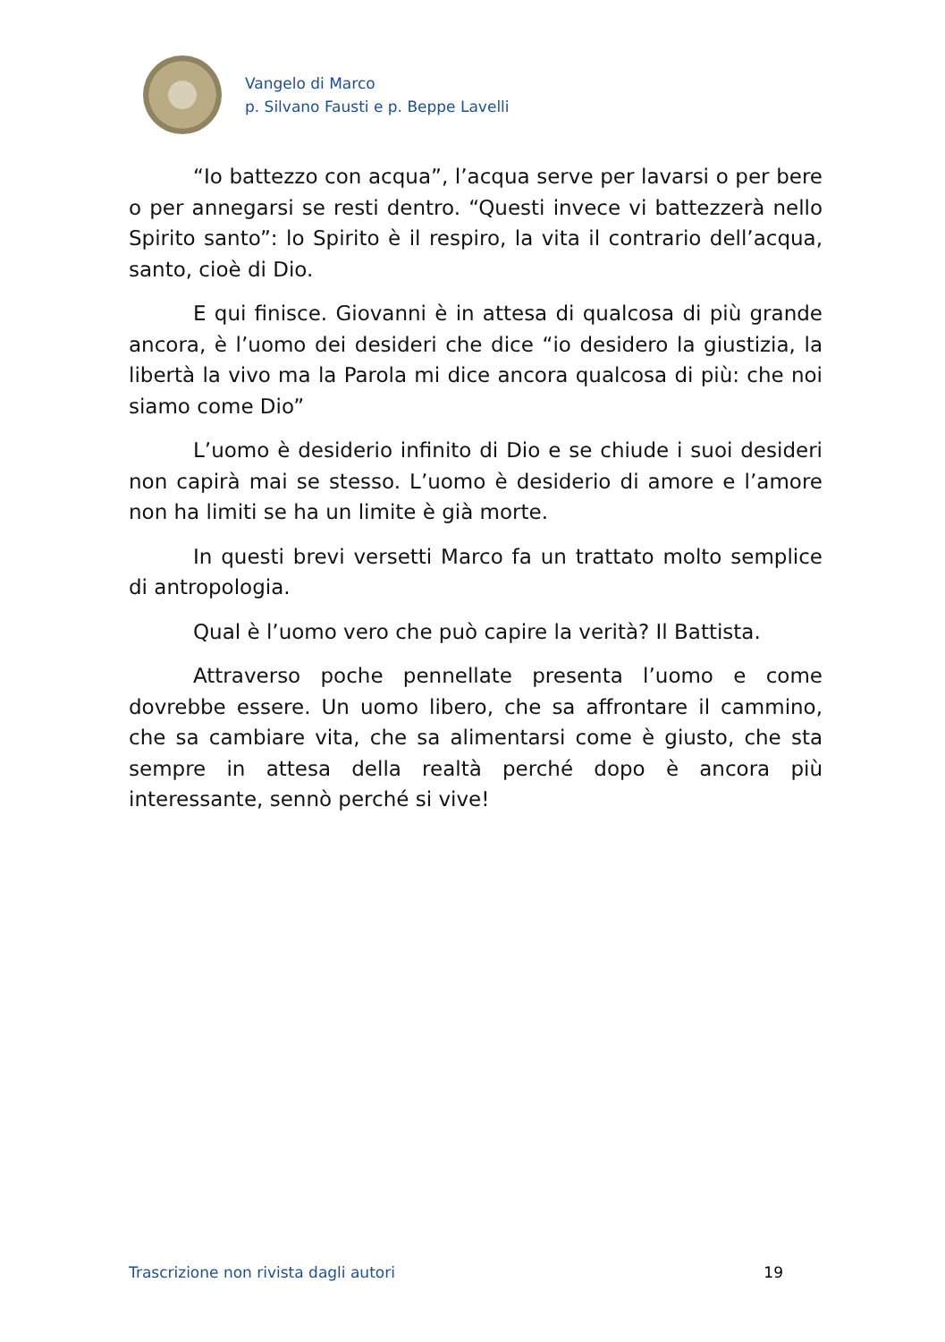Vangelo di Marco
p. Silvano Fausti e p. Beppe Lavelli
“Io battezzo con acqua”, l’acqua serve per lavarsi o per bere o per annegarsi se resti dentro. “Questi invece vi battezzerà nello Spirito santo”: lo Spirito è il respiro, la vita il contrario dell’acqua, santo, cioè di Dio.
E qui finisce. Giovanni è in attesa di qualcosa di più grande ancora, è l’uomo dei desideri che dice “io desidero la giustizia, la libertà la vivo ma la Parola mi dice ancora qualcosa di più: che noi siamo come Dio”
L’uomo è desiderio infinito di Dio e se chiude i suoi desideri non capirà mai se stesso. L’uomo è desiderio di amore e l’amore non ha limiti se ha un limite è già morte.
In questi brevi versetti Marco fa un trattato molto semplice di antropologia.
Qual è l’uomo vero che può capire la verità? Il Battista.
Attraverso poche pennellate presenta l’uomo e come dovrebbe essere. Un uomo libero, che sa affrontare il cammino, che sa cambiare vita, che sa alimentarsi come è giusto, che sta sempre in attesa della realtà perché dopo è ancora più interessante, sennò perché si vive!
Trascrizione non rivista dagli autori 19